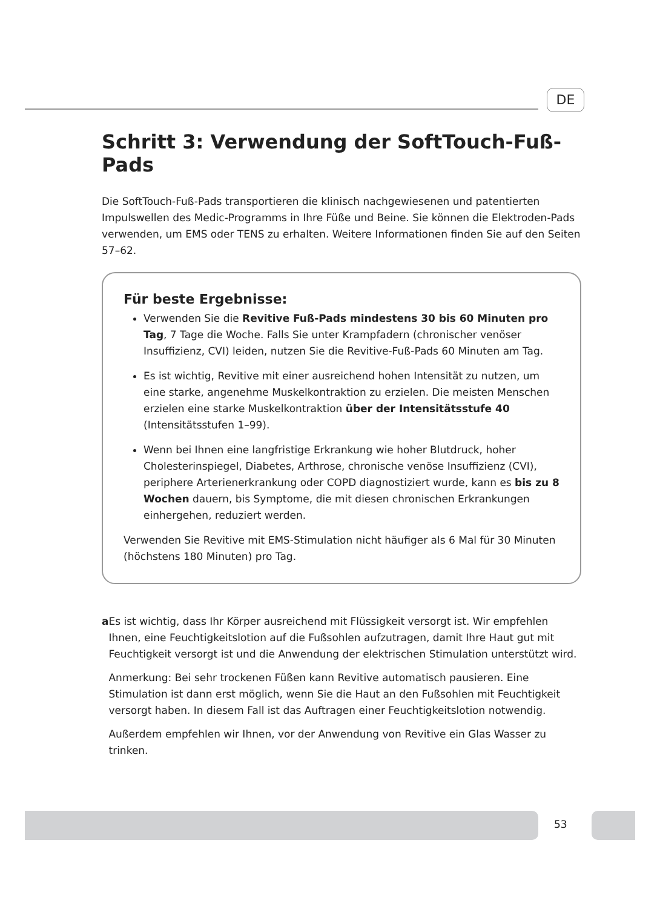DE
Schritt 3: Verwendung der SoftTouch-Fuß-Pads
Die SoftTouch-Fuß-Pads transportieren die klinisch nachgewiesenen und patentierten Impulswellen des Medic-Programms in Ihre Füße und Beine. Sie können die Elektroden-Pads verwenden, um EMS oder TENS zu erhalten. Weitere Informationen finden Sie auf den Seiten 57–62.
Für beste Ergebnisse:
Verwenden Sie die Revitive Fuß-Pads mindestens 30 bis 60 Minuten pro Tag, 7 Tage die Woche. Falls Sie unter Krampfadern (chronischer venöser Insuffizienz, CVI) leiden, nutzen Sie die Revitive-Fuß-Pads 60 Minuten am Tag.
Es ist wichtig, Revitive mit einer ausreichend hohen Intensität zu nutzen, um eine starke, angenehme Muskelkontraktion zu erzielen. Die meisten Menschen erzielen eine starke Muskelkontraktion über der Intensitätsstufe 40 (Intensitätsstufen 1–99).
Wenn bei Ihnen eine langfristige Erkrankung wie hoher Blutdruck, hoher Cholesterinspiegel, Diabetes, Arthrose, chronische venöse Insuffizienz (CVI), periphere Arterienerkrankung oder COPD diagnostiziert wurde, kann es bis zu 8 Wochen dauern, bis Symptome, die mit diesen chronischen Erkrankungen einhergehen, reduziert werden.
Verwenden Sie Revitive mit EMS-Stimulation nicht häufiger als 6 Mal für 30 Minuten (höchstens 180 Minuten) pro Tag.
a Es ist wichtig, dass Ihr Körper ausreichend mit Flüssigkeit versorgt ist. Wir empfehlen Ihnen, eine Feuchtigkeitslotion auf die Fußsohlen aufzutragen, damit Ihre Haut gut mit Feuchtigkeit versorgt ist und die Anwendung der elektrischen Stimulation unterstützt wird.
Anmerkung: Bei sehr trockenen Füßen kann Revitive automatisch pausieren. Eine Stimulation ist dann erst möglich, wenn Sie die Haut an den Fußsohlen mit Feuchtigkeit versorgt haben. In diesem Fall ist das Auftragen einer Feuchtigkeitslotion notwendig.
Außerdem empfehlen wir Ihnen, vor der Anwendung von Revitive ein Glas Wasser zu trinken.
53